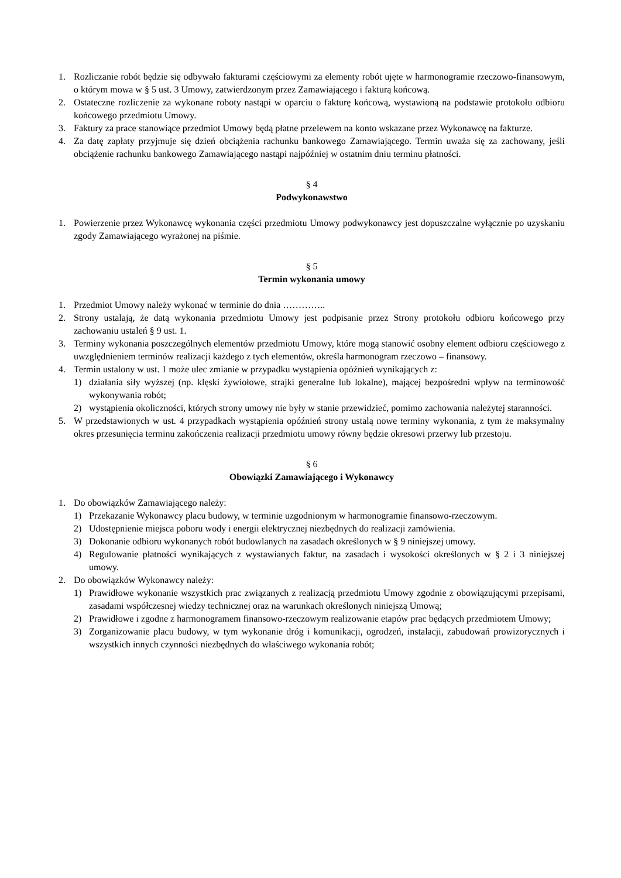1. Rozliczanie robót będzie się odbywało fakturami częściowymi za elementy robót ujęte w harmonogramie rzeczowo-finansowym, o którym mowa w § 5 ust. 3 Umowy, zatwierdzonym przez Zamawiającego i fakturą końcową.
2. Ostateczne rozliczenie za wykonane roboty nastąpi w oparciu o fakturę końcową, wystawioną na podstawie protokołu odbioru końcowego przedmiotu Umowy.
3. Faktury za prace stanowiące przedmiot Umowy będą płatne przelewem na konto wskazane przez Wykonawcę na fakturze.
4. Za datę zapłaty przyjmuje się dzień obciążenia rachunku bankowego Zamawiającego. Termin uważa się za zachowany, jeśli obciążenie rachunku bankowego Zamawiającego nastąpi najpóźniej w ostatnim dniu terminu płatności.
§ 4
Podwykonawstwo
1. Powierzenie przez Wykonawcę wykonania części przedmiotu Umowy podwykonawcy jest dopuszczalne wyłącznie po uzyskaniu zgody Zamawiającego wyrażonej na piśmie.
§ 5
Termin wykonania umowy
1. Przedmiot Umowy należy wykonać w terminie do dnia …………..
2. Strony ustalają, że datą wykonania przedmiotu Umowy jest podpisanie przez Strony protokołu odbioru końcowego przy zachowaniu ustaleń § 9 ust. 1.
3. Terminy wykonania poszczególnych elementów przedmiotu Umowy, które mogą stanowić osobny element odbioru częściowego z uwzględnieniem terminów realizacji każdego z tych elementów, określa harmonogram rzeczowo – finansowy.
4. Termin ustalony w ust. 1 może ulec zmianie w przypadku wystąpienia opóźnień wynikających z:
1) działania siły wyższej (np. klęski żywiołowe, strajki generalne lub lokalne), mającej bezpośredni wpływ na terminowość wykonywania robót;
2) wystąpienia okoliczności, których strony umowy nie były w stanie przewidzieć, pomimo zachowania należytej staranności.
5. W przedstawionych w ust. 4 przypadkach wystąpienia opóźnień strony ustalą nowe terminy wykonania, z tym że maksymalny okres przesunięcia terminu zakończenia realizacji przedmiotu umowy równy będzie okresowi przerwy lub przestoju.
§ 6
Obowiązki Zamawiającego i Wykonawcy
1. Do obowiązków Zamawiającego należy:
1) Przekazanie Wykonawcy placu budowy, w terminie uzgodnionym w harmonogramie finansowo-rzeczowym.
2) Udostępnienie miejsca poboru wody i energii elektrycznej niezbędnych do realizacji zamówienia.
3) Dokonanie odbioru wykonanych robót budowlanych na zasadach określonych w § 9 niniejszej umowy.
4) Regulowanie płatności wynikających z wystawianych faktur, na zasadach i wysokości określonych w § 2 i 3 niniejszej umowy.
2. Do obowiązków Wykonawcy należy:
1) Prawidłowe wykonanie wszystkich prac związanych z realizacją przedmiotu Umowy zgodnie z obowiązującymi przepisami, zasadami współczesnej wiedzy technicznej oraz na warunkach określonych niniejszą Umową;
2) Prawidłowe i zgodne z harmonogramem finansowo-rzeczowym realizowanie etapów prac będących przedmiotem Umowy;
3) Zorganizowanie placu budowy, w tym wykonanie dróg i komunikacji, ogrodzeń, instalacji, zabudowań prowizorycznych i wszystkich innych czynności niezbędnych do właściwego wykonania robót;